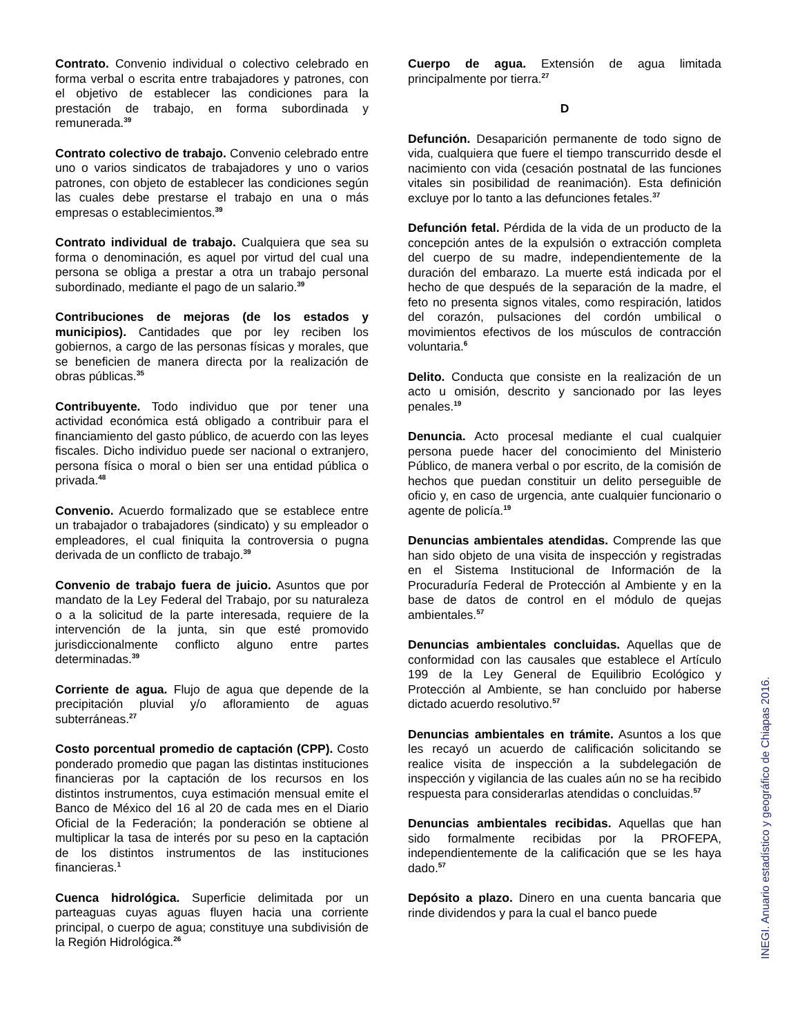Contrato. Convenio individual o colectivo celebrado en forma verbal o escrita entre trabajadores y patrones, con el objetivo de establecer las condiciones para la prestación de trabajo, en forma subordinada y remunerada.<sup>39</sup>
Contrato colectivo de trabajo. Convenio celebrado entre uno o varios sindicatos de trabajadores y uno o varios patrones, con objeto de establecer las condiciones según las cuales debe prestarse el trabajo en una o más empresas o establecimientos.<sup>39</sup>
Contrato individual de trabajo. Cualquiera que sea su forma o denominación, es aquel por virtud del cual una persona se obliga a prestar a otra un trabajo personal subordinado, mediante el pago de un salario.<sup>39</sup>
Contribuciones de mejoras (de los estados y municipios). Cantidades que por ley reciben los gobiernos, a cargo de las personas físicas y morales, que se beneficien de manera directa por la realización de obras públicas.<sup>35</sup>
Contribuyente. Todo individuo que por tener una actividad económica está obligado a contribuir para el financiamiento del gasto público, de acuerdo con las leyes fiscales. Dicho individuo puede ser nacional o extranjero, persona física o moral o bien ser una entidad pública o privada.<sup>48</sup>
Convenio. Acuerdo formalizado que se establece entre un trabajador o trabajadores (sindicato) y su empleador o empleadores, el cual finiquita la controversia o pugna derivada de un conflicto de trabajo.<sup>39</sup>
Convenio de trabajo fuera de juicio. Asuntos que por mandato de la Ley Federal del Trabajo, por su naturaleza o a la solicitud de la parte interesada, requiere de la intervención de la junta, sin que esté promovido jurisdiccionalmente conflicto alguno entre partes determinadas.<sup>39</sup>
Corriente de agua. Flujo de agua que depende de la precipitación pluvial y/o afloramiento de aguas subterráneas.<sup>27</sup>
Costo porcentual promedio de captación (CPP). Costo ponderado promedio que pagan las distintas instituciones financieras por la captación de los recursos en los distintos instrumentos, cuya estimación mensual emite el Banco de México del 16 al 20 de cada mes en el Diario Oficial de la Federación; la ponderación se obtiene al multiplicar la tasa de interés por su peso en la captación de los distintos instrumentos de las instituciones financieras.<sup>1</sup>
Cuenca hidrológica. Superficie delimitada por un parteaguas cuyas aguas fluyen hacia una corriente principal, o cuerpo de agua; constituye una subdivisión de la Región Hidrológica.<sup>26</sup>
Cuerpo de agua. Extensión de agua limitada principalmente por tierra.<sup>27</sup>
D
Defunción. Desaparición permanente de todo signo de vida, cualquiera que fuere el tiempo transcurrido desde el nacimiento con vida (cesación postnatal de las funciones vitales sin posibilidad de reanimación). Esta definición excluye por lo tanto a las defunciones fetales.<sup>37</sup>
Defunción fetal. Pérdida de la vida de un producto de la concepción antes de la expulsión o extracción completa del cuerpo de su madre, independientemente de la duración del embarazo. La muerte está indicada por el hecho de que después de la separación de la madre, el feto no presenta signos vitales, como respiración, latidos del corazón, pulsaciones del cordón umbilical o movimientos efectivos de los músculos de contracción voluntaria.<sup>6</sup>
Delito. Conducta que consiste en la realización de un acto u omisión, descrito y sancionado por las leyes penales.<sup>19</sup>
Denuncia. Acto procesal mediante el cual cualquier persona puede hacer del conocimiento del Ministerio Público, de manera verbal o por escrito, de la comisión de hechos que puedan constituir un delito perseguible de oficio y, en caso de urgencia, ante cualquier funcionario o agente de policía.<sup>19</sup>
Denuncias ambientales atendidas. Comprende las que han sido objeto de una visita de inspección y registradas en el Sistema Institucional de Información de la Procuraduría Federal de Protección al Ambiente y en la base de datos de control en el módulo de quejas ambientales.<sup>57</sup>
Denuncias ambientales concluidas. Aquellas que de conformidad con las causales que establece el Artículo 199 de la Ley General de Equilibrio Ecológico y Protección al Ambiente, se han concluido por haberse dictado acuerdo resolutivo.<sup>57</sup>
Denuncias ambientales en trámite. Asuntos a los que les recayó un acuerdo de calificación solicitando se realice visita de inspección a la subdelegación de inspección y vigilancia de las cuales aún no se ha recibido respuesta para considerarlas atendidas o concluidas.<sup>57</sup>
Denuncias ambientales recibidas. Aquellas que han sido formalmente recibidas por la PROFEPA, independientemente de la calificación que se les haya dado.<sup>57</sup>
Depósito a plazo. Dinero en una cuenta bancaria que rinde dividendos y para la cual el banco puede
INEGI. Anuario estadístico y geográfico de Chiapas 2016.